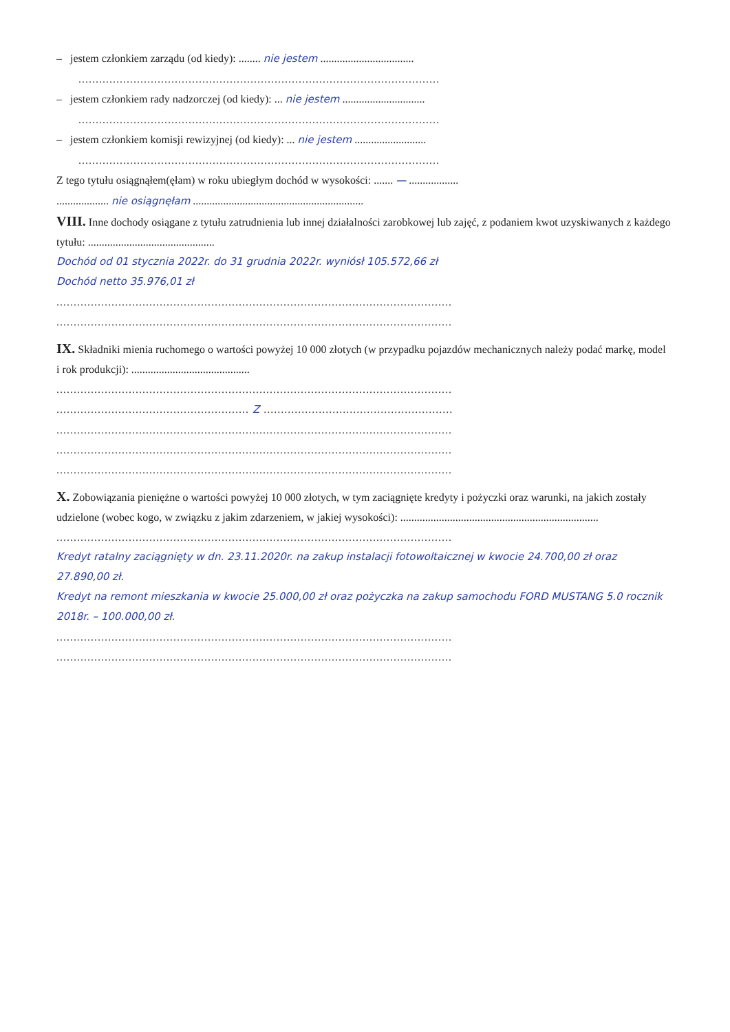– jestem członkiem zarządu (od kiedy): ........ nie jestem ..................................
.........................................................................................................
– jestem członkiem rady nadzorczej (od kiedy): ... nie jestem ..............................
.........................................................................................................
– jestem członkiem komisji rewizyjnej (od kiedy): ... nie jestem ..........................
.........................................................................................................
Z tego tytułu osiągnąłem(ęłam) w roku ubiegłym dochód w wysokości: ....... — ..................
................... nie osiągnęłam ..............................................................
VIII. Inne dochody osiągane z tytułu zatrudnienia lub innej działalności zarobkowej lub zajęć, z podaniem kwot uzyskiwanych z każdego tytułu: ..............................................
Dochód od 01 stycznia 2022r. do 31 grudnia 2022r. wyniósł 105.572,66 zł
Dochód netto 35.976,01 zł
...................................................................................................................
...................................................................................................................
IX. Składniki mienia ruchomego o wartości powyżej 10 000 złotych (w przypadku pojazdów mechanicznych należy podać markę, model i rok produkcji): ...........................................
...................................................................................................................
........................................................ Z .......................................................
...................................................................................................................
...................................................................................................................
...................................................................................................................
X. Zobowiązania pieniężne o wartości powyżej 10 000 złotych, w tym zaciągnięte kredyty i pożyczki oraz warunki, na jakich zostały udzielone (wobec kogo, w związku z jakim zdarzeniem, w jakiej wysokości): ........................................................................
...................................................................................................................
Kredyt ratalny zaciągnięty w dn. 23.11.2020r. na zakup instalacji fotowoltaicznej w kwocie 24.700,00 zł oraz 27.890,00 zł.
Kredyt na remont mieszkania w kwocie 25.000,00 zł oraz pożyczka na zakup samochodu FORD MUSTANG 5.0 rocznik 2018r. – 100.000,00 zł.
...................................................................................................................
...................................................................................................................